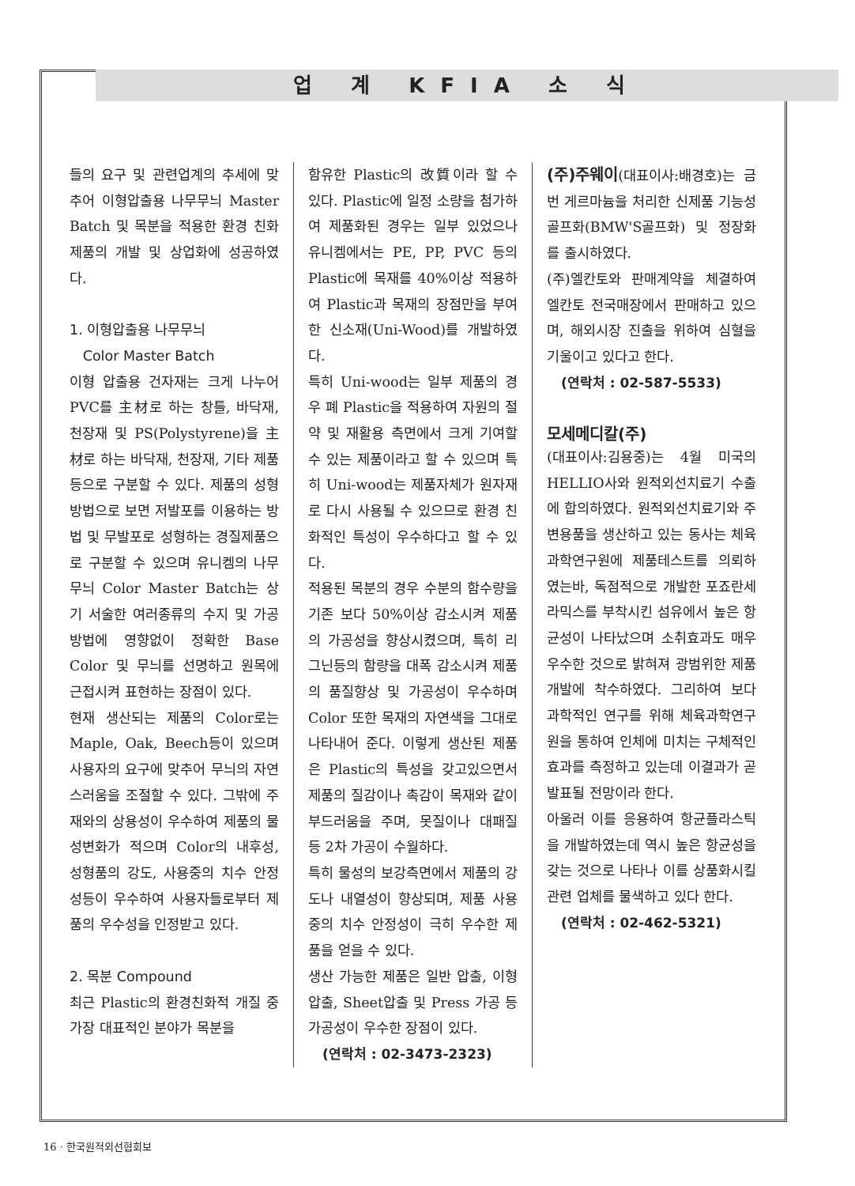업 계 KFIA 소 식
들의 요구 및 관련업계의 추세에 맞추어 이형압출용 나무무늬 Master Batch 및 목분을 적용한 환경 친화제품의 개발 및 상업화에 성공하였다.
1. 이형압출용 나무무늬
Color Master Batch
이형 압출용 건자재는 크게 나누어 PVC를 主材로 하는 창틀, 바닥재, 천장재 및 PS(Polystyrene)을 主材로 하는 바닥재, 천장재, 기타 제품 등으로 구분할 수 있다. 제품의 성형방법으로 보면 저발포를 이용하는 방법 및 무발포로 성형하는 경질제품으로 구분할 수 있으며 유니켐의 나무무늬 Color Master Batch는 상기 서술한 여러종류의 수지 및 가공방법에 영향없이 정확한 Base Color 및 무늬를 선명하고 원목에 근접시켜 표현하는 장점이 있다.
현재 생산되는 제품의 Color로는 Maple, Oak, Beech등이 있으며 사용자의 요구에 맞추어 무늬의 자연스러움을 조절할 수 있다. 그밖에 주재와의 상용성이 우수하여 제품의 물성변화가 적으며 Color의 내후성, 성형품의 강도, 사용중의 치수 안정성등이 우수하여 사용자들로부터 제품의 우수성을 인정받고 있다.
2. 목분 Compound
최근 Plastic의 환경친화적 개질 중 가장 대표적인 분야가 목분을
함유한 Plastic의 改質이라 할 수 있다. Plastic에 일정 소량을 첨가하여 제품화된 경우는 일부 있었으나 유니켐에서는 PE, PP, PVC 등의 Plastic에 목재를 40%이상 적용하여 Plastic과 목재의 장점만을 부여한 신소재(Uni-Wood)를 개발하였다.
특히 Uni-wood는 일부 제품의 경우 폐 Plastic을 적용하여 자원의 절약 및 재활용 측면에서 크게 기여할 수 있는 제품이라고 할 수 있으며 특히 Uni-wood는 제품자체가 원자재로 다시 사용될 수 있으므로 환경 친화적인 특성이 우수하다고 할 수 있다.
적용된 목분의 경우 수분의 함수량을 기존 보다 50%이상 감소시켜 제품의 가공성을 향상시켰으며, 특히 리그닌등의 함량을 대폭 감소시켜 제품의 품질향상 및 가공성이 우수하며 Color 또한 목재의 자연색을 그대로 나타내어 준다. 이렇게 생산된 제품은 Plastic의 특성을 갖고있으면서 제품의 질감이나 촉감이 목재와 같이 부드러움을 주며, 못질이나 대패질 등 2차 가공이 수월하다.
특히 물성의 보강측면에서 제품의 강도나 내열성이 향상되며, 제품 사용중의 치수 안정성이 극히 우수한 제품을 얻을 수 있다.
생산 가능한 제품은 일반 압출, 이형압출, Sheet압출 및 Press 가공 등 가공성이 우수한 장점이 있다.
(연락처 : 02-3473-2323)
(주)주웨이
(대표이사:배경호)는 금번 게르마늄을 처리한 신제품 기능성골프화(BMW'S골프화) 및 정장화를 출시하였다.
(주)엘칸토와 판매계약을 체결하여 엘칸토 전국매장에서 판매하고 있으며, 해외시장 진출을 위하여 심혈을 기울이고 있다고 한다.
(연락처 : 02-587-5533)
모세메디칼(주)
(대표이사:김용중)는 4월 미국의 HELLIO사와 원적외선치료기 수출에 합의하였다. 원적외선치료기와 주변용품을 생산하고 있는 동사는 체육과학연구원에 제품테스트를 의뢰하였는바, 독점적으로 개발한 포죠란세라믹스를 부착시킨 섬유에서 높은 항균성이 나타났으며 소취효과도 매우 우수한 것으로 밝혀져 광범위한 제품개발에 착수하였다. 그리하여 보다 과학적인 연구를 위해 체육과학연구원을 통하여 인체에 미치는 구체적인 효과를 측정하고 있는데 이결과가 곧 발표될 전망이라 한다.
아울러 이를 응용하여 항균플라스틱을 개발하였는데 역시 높은 항균성을 갖는 것으로 나타나 이를 상품화시킬 관련 업체를 물색하고 있다 한다.
(연락처 : 02-462-5321)
16 · 한국원적외선협회보